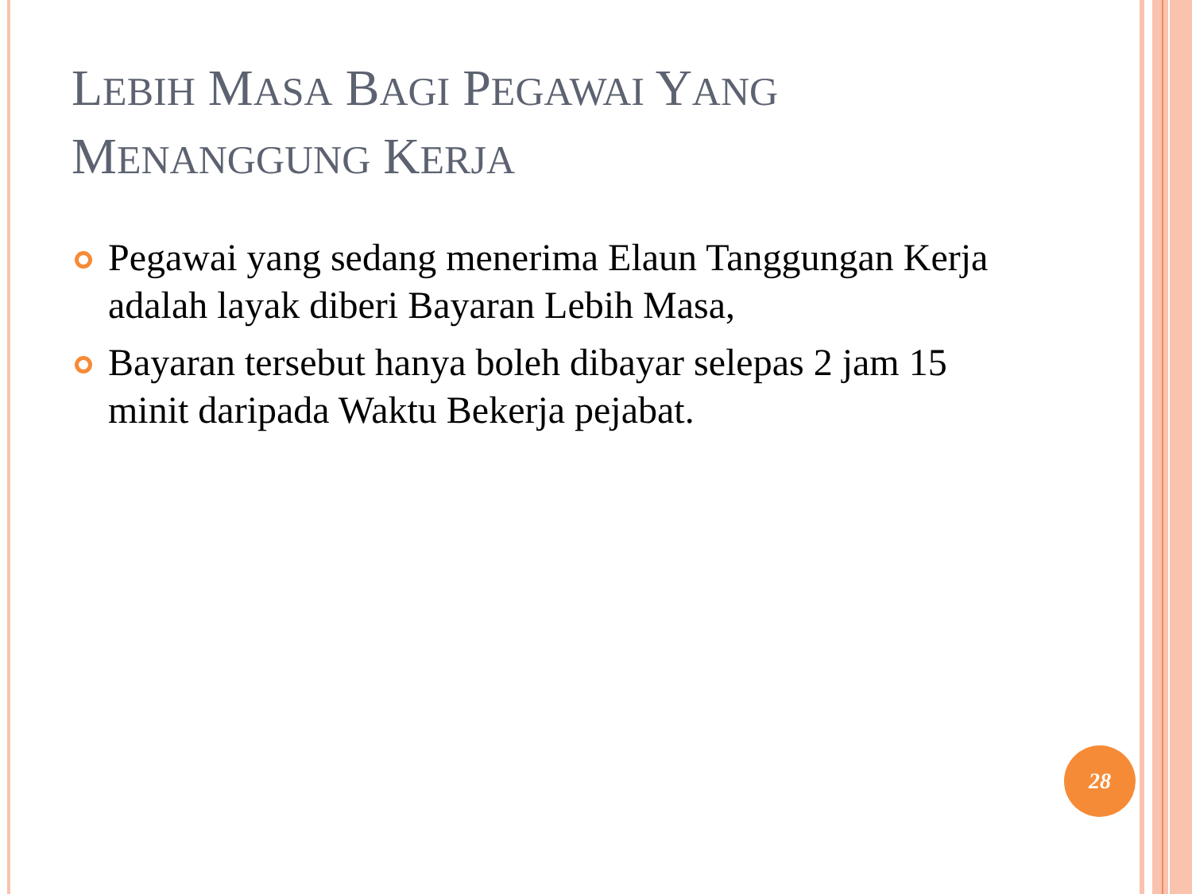LEBIH MASA BAGI PEGAWAI YANG
MENANGGUNG KERJA
Pegawai yang sedang menerima Elaun Tanggungan Kerja adalah layak diberi Bayaran Lebih Masa,
Bayaran tersebut hanya boleh dibayar selepas 2 jam 15 minit daripada Waktu Bekerja pejabat.
28